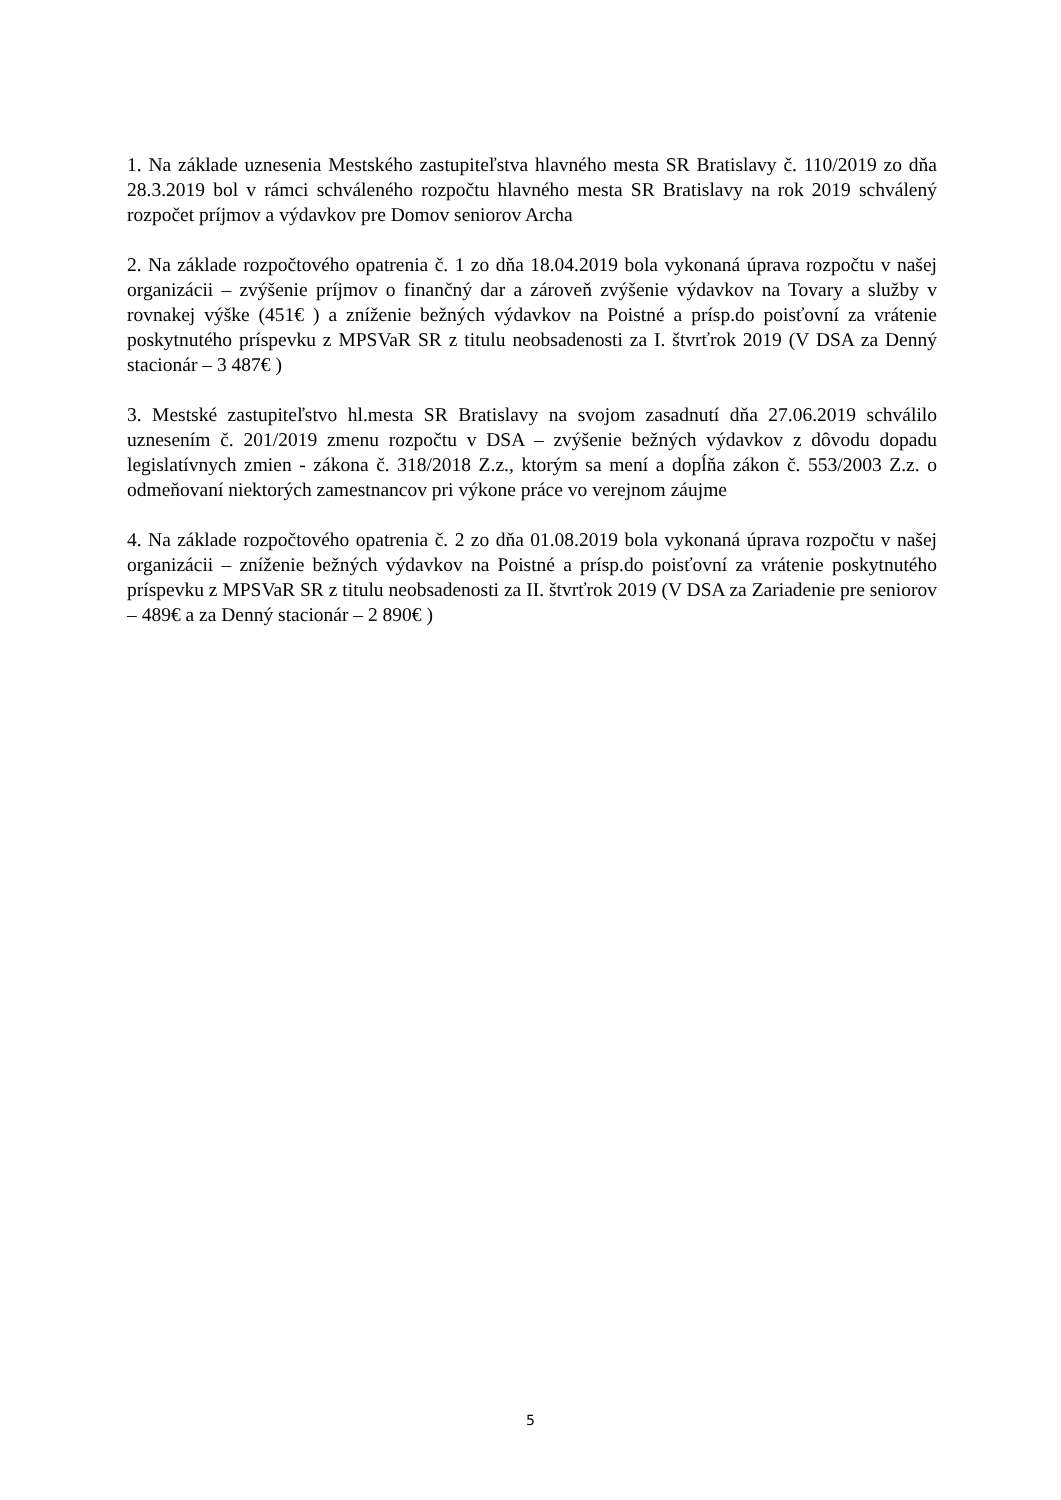1. Na základe uznesenia Mestského zastupiteľstva hlavného mesta SR Bratislavy č. 110/2019 zo dňa 28.3.2019 bol v rámci schváleného rozpočtu hlavného mesta SR Bratislavy na rok 2019 schválený rozpočet príjmov a výdavkov pre Domov seniorov Archa
2. Na základe rozpočtového opatrenia č. 1 zo dňa 18.04.2019 bola vykonaná úprava rozpočtu v našej organizácii – zvýšenie príjmov o finančný dar a zároveň zvýšenie výdavkov na Tovary a služby v rovnakej výške (451€ ) a zníženie bežných výdavkov na Poistné a prísp.do poisťovní za vrátenie poskytnutého príspevku z MPSVaR SR z titulu neobsadenosti za I. štvrťrok 2019 (V DSA za Denný stacionár – 3 487€ )
3. Mestské zastupiteľstvo hl.mesta SR Bratislavy na svojom zasadnutí dňa 27.06.2019 schválilo uznesením č. 201/2019 zmenu rozpočtu v DSA – zvýšenie bežných výdavkov z dôvodu dopadu legislatívnych zmien - zákona č. 318/2018 Z.z., ktorým sa mení a dopĺňa zákon č. 553/2003 Z.z. o odmeňovaní niektorých zamestnancov pri výkone práce vo verejnom záujme
4. Na základe rozpočtového opatrenia č. 2 zo dňa 01.08.2019 bola vykonaná úprava rozpočtu v našej organizácii – zníženie bežných výdavkov na Poistné a prísp.do poisťovní za vrátenie poskytnutého príspevku z MPSVaR SR z titulu neobsadenosti za II. štvrťrok 2019 (V DSA za Zariadenie pre seniorov – 489€ a za Denný stacionár – 2 890€ )
5